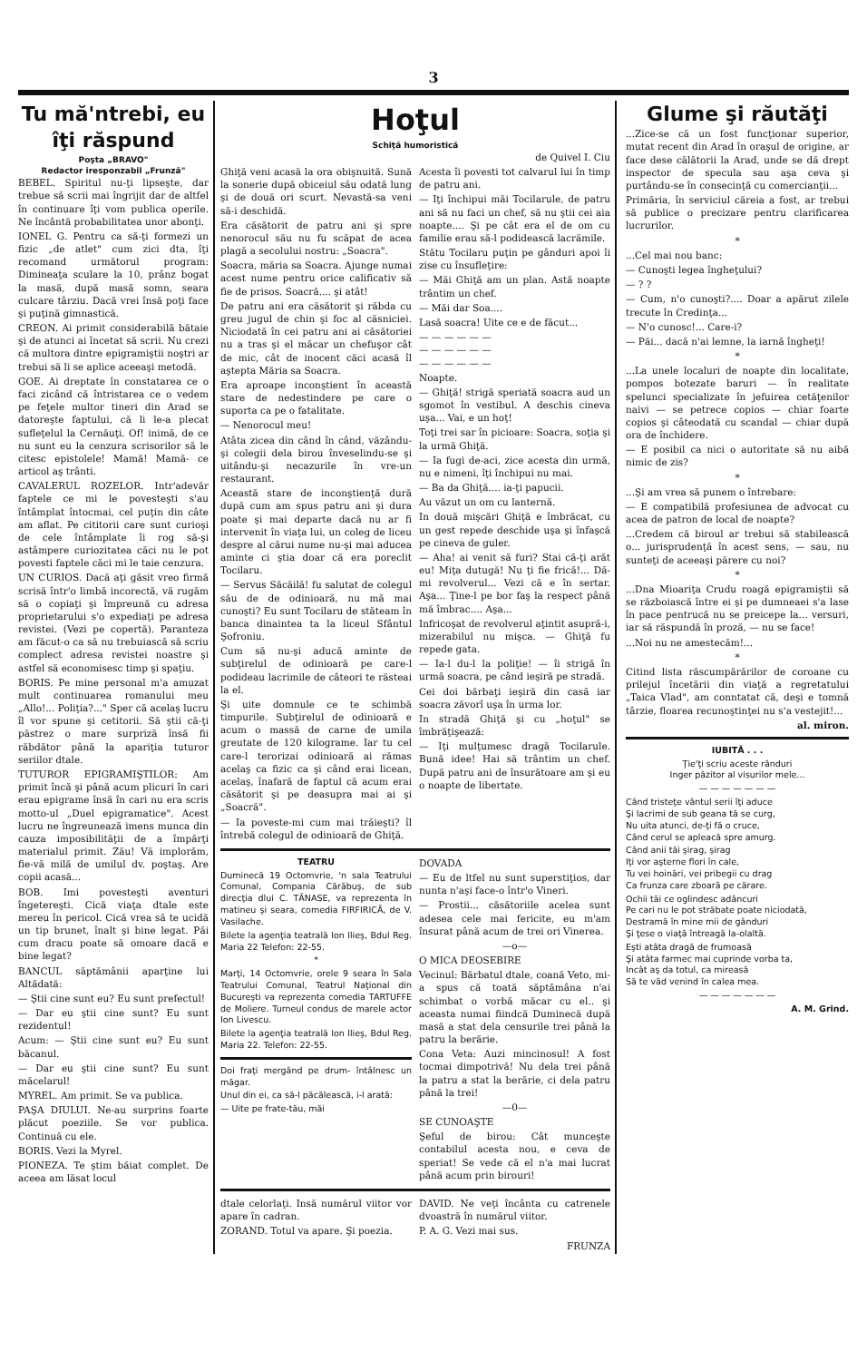3
Tu mă'ntrebi, eu îţi răspund
Poşta „BRAVO"
Redactor iresponzabil „Frunză"
BEBEL. Spiritul nu-ţi lipseşte, dar trebue să scrii mai îngrijit dar de altfel în continuare îţi vom publica operile. Ne încântă probabilitatea unor abonţi.
IONEL G. Pentru ca să-ţi formezi un fizic „de atlet" cum zici dta, îţi recomand următorul program: Dimineaţa sculare la 10, prânz bogat la masă, după masă somn, seara culcare târziu. Dacă vrei însă poţi face şi puţină gimnastică.
CREON. Ai primit considerabilă bătaie şi de atunci ai încetat să scrii. Nu crezi că multora dintre epigramiştii noştri ar trebui să li se aplice aceeaşi metodă.
GOE. Ai dreptate în constatarea ce o faci zicând că întristarea ce o vedem pe feţele multor tineri din Arad se datoreşte faptului, că li le-a plecat sufleţelul la Cernăuţi. Of! inimă, de ce nu sunt eu la cenzura scrisorilor să le citesc epistolele! Mamă! Mamă- ce articol aş trânti.
CAVALERUL ROZELOR. Intr'adevăr faptele ce mi le povesteşti s'au întâmplat întocmai, cel puţin din câte am aflat. Pe cititorii care sunt curioşi de cele întâmplate îi rog să-şi astâmpere curiozitatea căci nu le pot povesti faptele căci mi le taie cenzura.
UN CURIOS. Dacă aţi găsit vreo firmă scrisă într'o limbă incorectă, vă rugăm să o copiaţi şi împreună cu adresa proprietarului s'o expediaţi pe adresa revistei. (Vezi pe copertă). Paranteza am făcut-o ca să nu trebuiască să scriu complect adresa revistei noastre şi astfel să economisesc timp şi spaţiu.
BORIS. Pe mine personal m'a amuzat mult continuarea romanului meu „Allo!... Poliţia?..." Sper că acelaş lucru îl vor spune şi cetitorii. Să ştii că-ţi păstrez o mare surpriză însă fii răbdător până la apariţia tuturor seriilor dtale.
TUTUROR EPIGRAMIŞTILOR: Am primit încă şi până acum plicuri în cari erau epigrame însă în cari nu era scris motto-ul „Duel epigramatice". Acest lucru ne îngreunează imens munca din cauza imposibilităţii de a împărţi materialul primit. Zău! Vă implorăm, fie-vă milă de umilul dv. poştaş. Are copii acasă...
BOB. Imi povesteşti aventuri îngetereşti. Cică viaţa dtale este mereu în pericol. Cică vrea să te ucidă un tip brunet, înalt şi bine legat. Păi cum dracu poate să omoare dacă e bine legat?
BANCUL săptămânii aparţine lui Altădată:
— Ştii cine sunt eu? Eu sunt prefectul!
— Dar eu ştii cine sunt? Eu sunt rezidentul!
Acum: — Ştii cine sunt eu? Eu sunt băcanul.
— Dar eu ştii cine sunt? Eu sunt măcelarul!
MYREL. Am primit. Se va publica.
PAŞA DIULUI. Ne-au surprins foarte plăcut poeziile. Se vor publica. Continuă cu ele.
BORIS. Vezi la Myrel.
PIONEZA. Te ştim băiat complet. De aceea am lăsat locul
Hoţul
Schiţă humoristică
de Quivel I. Ciu
Ghiţă veni acasă la ora obişnuită. Sună la sonerie după obiceiul său odată lung şi de două ori scurt. Nevastă-sa veni să-i deschidă.
Era căsătorit de patru ani şi spre nenorocul său nu fu scăpat de acea plagă a secolului nostru: „Soacra".
Soacra, măria sa Soacra. Ajunge numai acest nume pentru orice calificativ să fie de prisos. Soacră.... şi atât!
De patru ani era căsătorit şi răbda cu greu jugul de chin şi foc al căsniciei. Niciodată în cei patru ani ai căsătoriei nu a tras şi el măcar un chefuşor cât de mic, cât de inocent căci acasă îl aştepta Măria sa Soacra.
Era aproape inconştient în această stare de nedestindere pe care o suporta ca pe o fatalitate.
— Nenorocul meu!
Atâta zicea din când în când, văzându-şi colegii dela birou înveselindu-se şi uitându-şi necazurile în vre-un restaurant.
Această stare de inconştienţă dură după cum am spus patru ani şi dura poate şi mai departe dacă nu ar fi intervenit în viaţa lui, un coleg de liceu despre al cărui nume nu-şi mai aducea aminte ci ştia doar că era poreclit Tocilaru.
— Servus Săcăilă! fu salutat de colegul său de de odinioară, nu mă mai cunoşti? Eu sunt Tocilaru de stăteam în banca dinaintea ta la liceul Sfântul Şofroniu.
Cum să nu-şi aducă aminte de subţirelul de odinioară pe care-l podideau lacrimile de câteori te răsteai la el.
Şi uite domnule ce te schimbă timpurile. Subţirelul de odinioară e acum o massă de carne de umila greutate de 120 kilograme. Iar tu cel care-l terorizai odinioară ai rămas acelaş ca fizic ca şi când erai licean, acelaş, înafară de faptul că acum erai căsătorit şi pe deasupra mai ai şi „Soacră".
— Ia poveste-mi cum mai trăieşti? îl întrebă colegul de odinioară de Ghiţă.
Acesta îi povesti tot calvarul lui în timp de patru ani.
— Iţi închipui măi Tocilarule, de patru ani să nu faci un chef, să nu ştii cei aia noapte.... Şi pe cât era el de om cu familie erau să-l podidească lacrămile.
Stătu Tocilaru puţin pe gânduri apoi îi zise cu însufleţire:
— Măi Ghiţă am un plan. Astă noapte trântim un chef.
— Măi dar Soa....
Lasă soacra! Uite ce e de făcut...
— — — — — —
— — — — — —
— — — — — —
Noapte.
— Ghiţă! strigă speriată soacra aud un sgomot în vestibul. A deschis cineva uşa... Vai, e un hoţ!
Toţi trei sar în picioare: Soacra, soţia şi la urmă Ghiţă.
— Ia fugi de-aci, zice acesta din urmă, nu e nimeni, îţi închipui nu mai.
— Ba da Ghiţă.... ia-ţi papucii.
Au văzut un om cu lanternă.
In două mişcări Ghiţă e îmbrăcat, cu un gest repede deschide uşa şi înfaşcă pe cineva de guler.
— Aha! ai venit să furi? Stai că-ţi arăt eu! Miţa dutugă! Nu ţi fie frică!... Dă-mi revolverul... Vezi că e în sertar. Aşa... Ţine-l pe bor faş la respect până mă îmbrac.... Aşa...
Infricoşat de revolverul aţintit asupră-i, mizerabilul nu mişca. — Ghiţă fu repede gata.
— Ia-l du-l la poliţie! — îi strigă în urmă soacra, pe când ieşiră pe stradă.
Cei doi bărbaţi ieşiră din casă iar soacra zăvorî uşa în urma lor.
In stradă Ghiţă şi cu „hoţul" se îmbrăţişează:
— Iţi mulţumesc dragă Tocilarule. Bună idee! Hai să trântim un chef. După patru ani de însurătoare am şi eu o noapte de libertate.
TEATRU
Duminecă 19 Octomvrie, 'n sala Teatrului Comunal, Compania Cărăbuş, de sub direcţia dlui C. TĂNASE, va reprezenta în matineu şi seara, comedia FIRFIRICĂ, de V. Vasilache.
Bilete la agenţia teatrală Ion Ilieş, Bdul Reg. Maria 22 Telefon: 22-55.
*
Marţi, 14 Octomvrie, orele 9 seara în Sala Teatrului Comunal, Teatrul Naţional din Bucureşti va reprezenta comedia TARTUFFE de Moliere. Turneul condus de marele actor Ion Livescu.
Bilete la agenţia teatrală Ion Ilieş, Bdul Reg. Maria 22. Telefon: 22-55.
Doi fraţi mergând pe drum- întâlnesc un măgar.
Unul din ei, ca să-l păcălească, i-l arată:
— Uite pe frate-tău, măi
DOVADA
— Eu de ltfel nu sunt superstiţios, dar nunta n'aşi face-o într'o Vineri.
— Prostii... căsătoriile acelea sunt adesea cele mai fericite, eu m'am însurat până acum de trei ori Vinerea.
—o—
O MICA DEOSEBIRE
Vecinul: Bărbatul dtale, coană Veto, mi-a spus că toată săptămâna n'ai schimbat o vorbă măcar cu el.. şi aceasta numai fiindcă Duminecă după masă a stat dela censurile trei până la patru la berărie.
Cona Veta: Auzi mincinosul! A fost tocmai dimpotrivă! Nu dela trei până la patru a stat la berărie, ci dela patru până la trei!
—0—
SE CUNOAŞTE
Şeful de birou: Cât munceşte contabilul acesta nou, e ceva de speriat! Se vede că el n'a mai lucrat până acum prin birouri!
dtale celorlaţi. Insă numărul viitor vor apare în cadran.
ZORAND. Totul va apare. Şi poezia.
DAVID. Ne veţi încânta cu catrenele dvoastră în numărul viitor.
P. A. G. Vezi mai sus.
FRUNZA
Glume şi răutăţi
...Zice-se că un fost funcţionar superior, mutat recent din Arad în oraşul de origine, ar face dese călătorii la Arad, unde se dă drept inspector de specula sau aşa ceva şi purtându-se în consecinţă cu comercianţii...
Primăria, în serviciul căreia a fost, ar trebui să publice o precizare pentru clarificarea lucrurilor.
*
...Cel mai nou banc:
— Cunoşti legea îngheţului?
— ? ?
— Cum, n'o cunoşti?.... Doar a apărut zilele trecute în Credinţa...
— N'o cunosc!... Care-i?
— Păi... dacă n'ai lemne, la iarnă îngheţi!
*
...La unele localuri de noapte din localitate, pompos botezate baruri — în realitate spelunci specializate în jefuirea cetăţenilor naivi — se petrece copios — chiar foarte copios şi câteodată cu scandal — chiar după ora de închidere.
— E posibil ca nici o autoritate să nu aibă nimic de zis?
*
...Şi am vrea să punem o întrebare:
— E compatibilă profesiunea de advocat cu acea de patron de local de noapte?
...Credem că biroul ar trebui să stabilească o... jurisprudenţă în acest sens, — sau, nu sunteţi de aceeaşi părere cu noi?
*
...Dna Mioariţa Crudu roagă epigramiştii să se războiască între ei şi pe dumneaei s'a lase în pace pentrucă nu se preicepe la... versuri, iar să răspundă în proză, — nu se face!
...Noi nu ne amestecăm!...
*
Citind lista răscumpărărilor de coroane cu prilejul încetării din viaţă a regretatului „Taica Vlad", am conntatat că, deşi e tomnă târzie, floarea recunoştinţei nu s'a vestejit!...
al. miron.
IUBITĂ . . .
Ţie'ţi scriu aceste rânduri
Inger păzitor al visurilor mele...
— — — — — — —
Când tristeţe vântul serii îţi aduce
Şi lacrimi de sub geana tă se curg,
Nu uita atunci, de-ţi fă o cruce,
Când cerul se apleacă spre amurg.
Când anii tăi şirag, şirag
Iţi vor aşterne flori în cale,
Tu vei hoinări, vei pribegii cu drag
Ca frunza care zboară pe cărare.
Ochii tăi ce oglindesc adâncuri
Pe cari nu le pot străbate poate niciodată,
Destramă în mine mii de gânduri
Şi ţese o viaţă întreagă la-olaltă.
Eşti atâta dragă de frumoasă
Şi atâta farmec mai cuprinde vorba ta,
Incât aş da totul, ca mireasă
Să te văd venind în calea mea.
— — — — — — —
A. M. Grind.